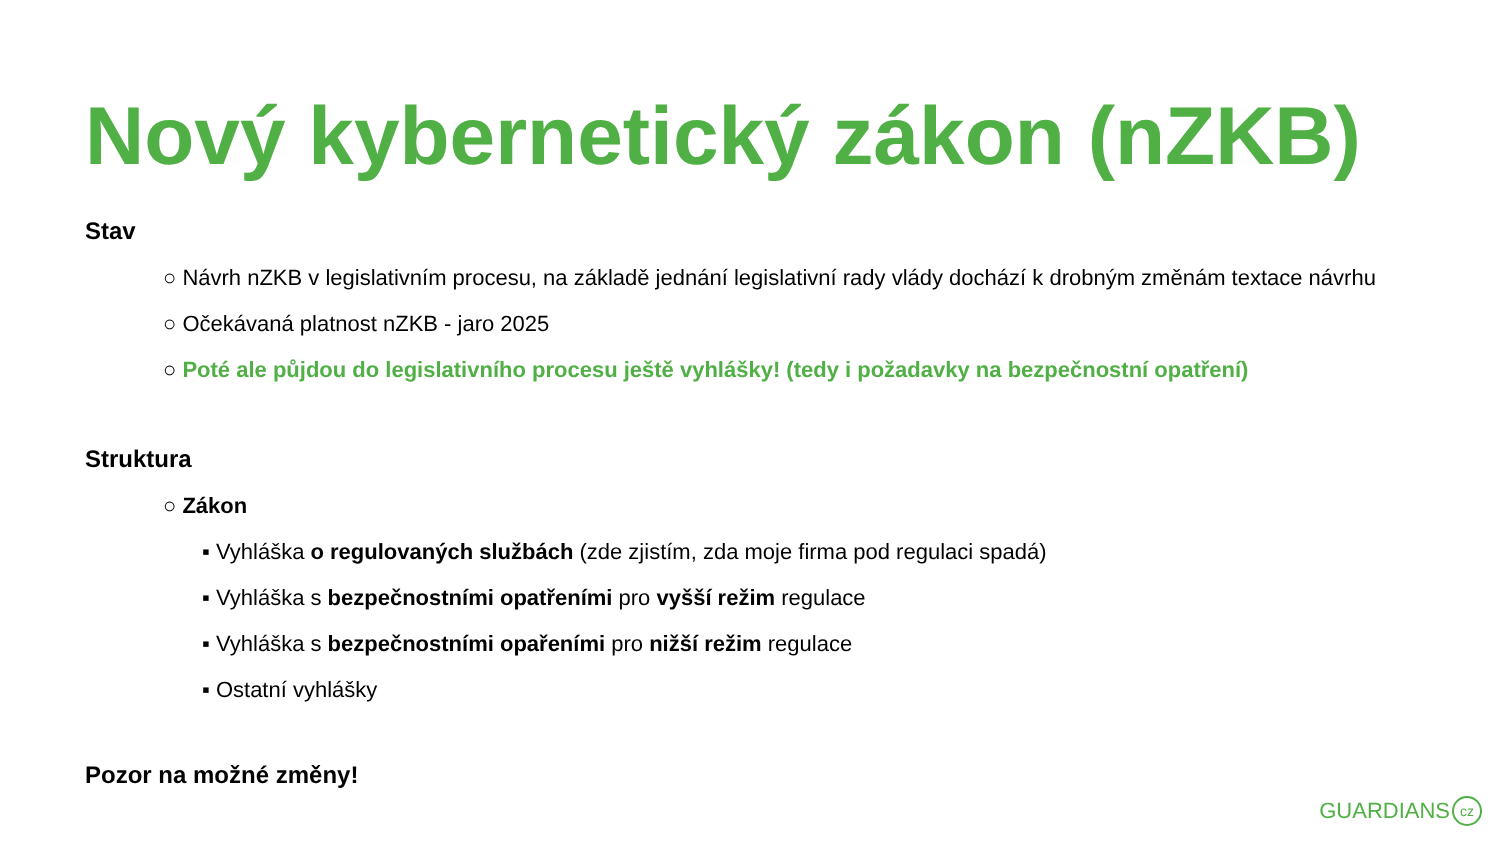Nový kybernetický zákon (nZKB)
Stav
○ Návrh nZKB v legislativním procesu, na základě jednání legislativní rady vlády dochází k drobným změnám textace návrhu
○ Očekávaná platnost nZKB - jaro 2025
○ Poté ale půjdou do legislativního procesu ještě vyhlášky! (tedy i požadavky na bezpečnostní opatření)
Struktura
○ Zákon
▪ Vyhláška o regulovaných službách (zde zjistím, zda moje firma pod regulaci spadá)
▪ Vyhláška s bezpečnostními opatřeními pro vyšší režim regulace
▪ Vyhláška s bezpečnostními opařeními pro nižší režim regulace
▪ Ostatní vyhlášky
Pozor na možné změny!
GUARDIANS cz